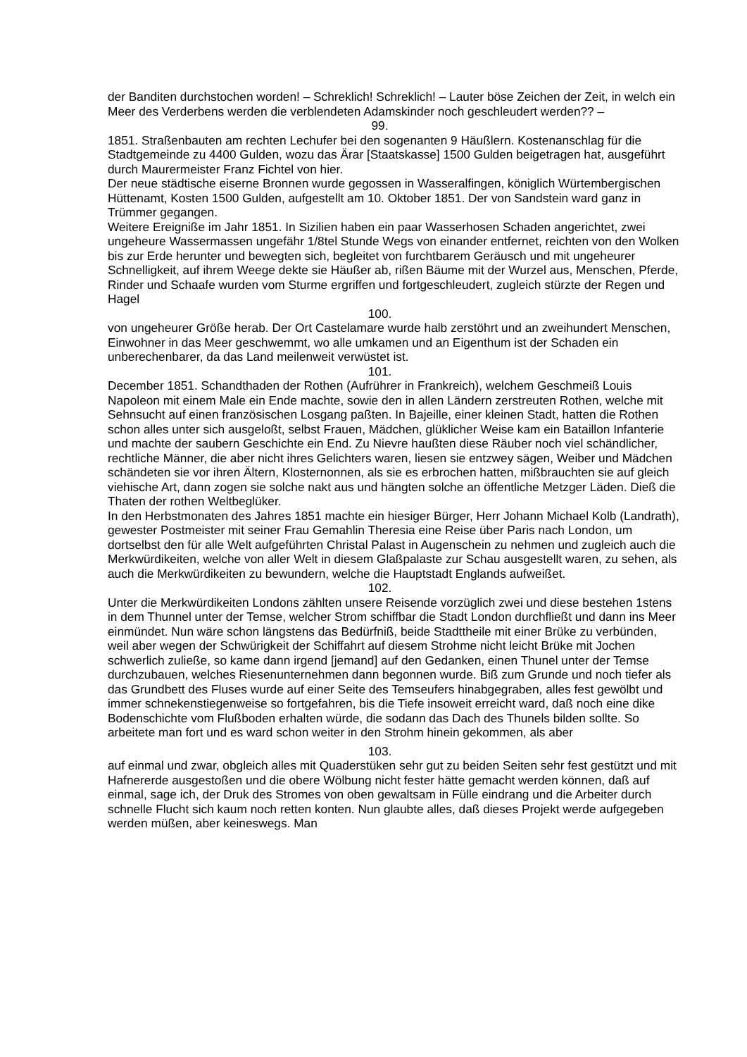der Banditen durchstochen worden! – Schreklich! Schreklich! – Lauter böse Zeichen der Zeit, in welch ein Meer des Verderbens werden die verblendeten Adamskinder noch geschleudert werden?? –
99.
1851. Straßenbauten am rechten Lechufer bei den sogenanten 9 Häußlern. Kostenanschlag für die Stadtgemeinde zu 4400 Gulden, wozu das Ärar [Staatskasse] 1500 Gulden beigetragen hat, ausgeführt durch Maurermeister Franz Fichtel von hier.
Der neue städtische eiserne Bronnen wurde gegossen in Wasseralfingen, königlich Würtembergischen Hüttenamt, Kosten 1500 Gulden, aufgestellt am 10. Oktober 1851. Der von Sandstein ward ganz in Trümmer gegangen.
Weitere Ereigniße im Jahr 1851. In Sizilien haben ein paar Wasserhosen Schaden angerichtet, zwei ungeheure Wassermassen ungefähr 1/8tel Stunde Wegs von einander entfernet, reichten von den Wolken bis zur Erde herunter und bewegten sich, begleitet von furchtbarem Geräusch und mit ungeheurer Schnelligkeit, auf ihrem Weege dekte sie Häußer ab, rißen Bäume mit der Wurzel aus, Menschen, Pferde, Rinder und Schaafe wurden vom Sturme ergriffen und fortgeschleudert, zugleich stürzte der Regen und Hagel
100.
von ungeheurer Größe herab. Der Ort Castelamare wurde halb zerstöhrt und an zweihundert Menschen, Einwohner in das Meer geschwemmt, wo alle umkamen und an Eigenthum ist der Schaden ein unberechenbarer, da das Land meilenweit verwüstet ist.
101.
December 1851. Schandthaden der Rothen (Aufrührer in Frankreich), welchem Geschmeiß Louis Napoleon mit einem Male ein Ende machte, sowie den in allen Ländern zerstreuten Rothen, welche mit Sehnsucht auf einen französischen Losgang paßten. In Bajeille, einer kleinen Stadt, hatten die Rothen schon alles unter sich ausgeloßt, selbst Frauen, Mädchen, glüklicher Weise kam ein Bataillon Infanterie und machte der saubern Geschichte ein End. Zu Nievre haußten diese Räuber noch viel schändlicher, rechtliche Männer, die aber nicht ihres Gelichters waren, liesen sie entzwey sägen, Weiber und Mädchen schändeten sie vor ihren Ältern, Klosternonnen, als sie es erbrochen hatten, mißbrauchten sie auf gleich viehische Art, dann zogen sie solche nakt aus und hängten solche an öffentliche Metzger Läden. Dieß die Thaten der rothen Weltbeglüker.
In den Herbstmonaten des Jahres 1851 machte ein hiesiger Bürger, Herr Johann Michael Kolb (Landrath), gewester Postmeister mit seiner Frau Gemahlin Theresia eine Reise über Paris nach London, um dortselbst den für alle Welt aufgeführten Christal Palast in Augenschein zu nehmen und zugleich auch die Merkwürdikeiten, welche von aller Welt in diesem Glaßpalaste zur Schau ausgestellt waren, zu sehen, als auch die Merkwürdikeiten zu bewundern, welche die Hauptstadt Englands aufweißet.
102.
Unter die Merkwürdikeiten Londons zählten unsere Reisende vorzüglich zwei und diese bestehen 1stens in dem Thunnel unter der Temse, welcher Strom schiffbar die Stadt London durchfließt und dann ins Meer einmündet. Nun wäre schon längstens das Bedürfniß, beide Stadttheile mit einer Brüke zu verbünden, weil aber wegen der Schwürigkeit der Schiffahrt auf diesem Strohme nicht leicht Brüke mit Jochen schwerlich zuließe, so kame dann irgend [jemand] auf den Gedanken, einen Thunel unter der Temse durchzubauen, welches Riesenunternehmen dann begonnen wurde. Biß zum Grunde und noch tiefer als das Grundbett des Fluses wurde auf einer Seite des Temseufers hinabgegraben, alles fest gewölbt und immer schnekenstiegenweise so fortgefahren, bis die Tiefe insoweit erreicht ward, daß noch eine dike Bodenschichte vom Flußboden erhalten würde, die sodann das Dach des Thunels bilden sollte. So arbeitete man fort und es ward schon weiter in den Strohm hinein gekommen, als aber
103.
auf einmal und zwar, obgleich alles mit Quaderstüken sehr gut zu beiden Seiten sehr fest gestützt und mit Hafnererde ausgestoßen und die obere Wölbung nicht fester hätte gemacht werden können, daß auf einmal, sage ich, der Druk des Stromes von oben gewaltsam in Fülle eindrang und die Arbeiter durch schnelle Flucht sich kaum noch retten konten. Nun glaubte alles, daß dieses Projekt werde aufgegeben werden müßen, aber keineswegs. Man